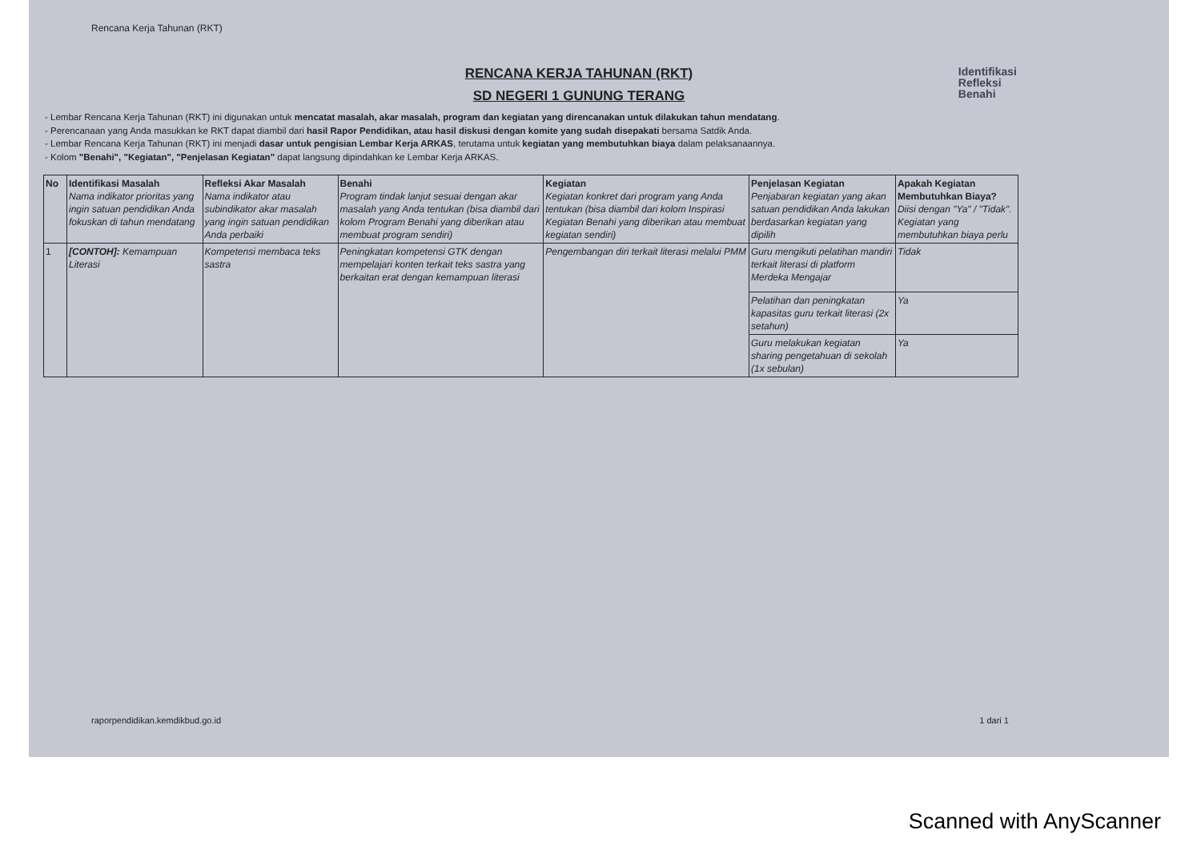Rencana Kerja Tahunan (RKT)
Identifikasi
Refleksi
Benahi
RENCANA KERJA TAHUNAN (RKT)
SD NEGERI 1 GUNUNG TERANG
- Lembar Rencana Kerja Tahunan (RKT) ini digunakan untuk mencatat masalah, akar masalah, program dan kegiatan yang direncanakan untuk dilakukan tahun mendatang.
- Perencanaan yang Anda masukkan ke RKT dapat diambil dari hasil Rapor Pendidikan, atau hasil diskusi dengan komite yang sudah disepakati bersama Satdik Anda.
- Lembar Rencana Kerja Tahunan (RKT) ini menjadi dasar untuk pengisian Lembar Kerja ARKAS, terutama untuk kegiatan yang membutuhkan biaya dalam pelaksanaannya.
- Kolom "Benahi", "Kegiatan", "Penjelasan Kegiatan" dapat langsung dipindahkan ke Lembar Kerja ARKAS.
| No | Identifikasi Masalah Nama indikator prioritas yang ingin satuan pendidikan Anda fokuskan di tahun mendatang | Refleksi Akar Masalah Nama indikator atau subindikator akar masalah yang ingin satuan pendidikan Anda perbaiki | Benahi Program tindak lanjut sesuai dengan akar masalah yang Anda tentukan (bisa diambil dari kolom Program Benahi yang diberikan atau membuat program sendiri) | Kegiatan Kegiatan konkret dari program yang Anda tentukan (bisa diambil dari kolom Inspirasi Kegiatan Benahi yang diberikan atau membuat kegiatan sendiri) | Penjelasan Kegiatan Penjabaran kegiatan yang akan satuan pendidikan Anda lakukan berdasarkan kegiatan yang dipilih | Apakah Kegiatan Membutuhkan Biaya? Diisi dengan "Ya" / "Tidak". Kegiatan yang membutuhkan biaya perlu |
| --- | --- | --- | --- | --- | --- | --- |
| 1 | [CONTOH]: Kemampuan Literasi | Kompetensi membaca teks sastra | Peningkatan kompetensi GTK dengan mempelajari konten terkait teks sastra yang berkaitan erat dengan kemampuan literasi | Pengembangan diri terkait literasi melalui PMM | Guru mengikuti pelatihan mandiri terkait literasi di platform Merdeka Mengajar | Tidak |
| | | | | | Pelatihan dan peningkatan kapasitas guru terkait literasi (2x setahun) | Ya |
| | | | | | Guru melakukan kegiatan sharing pengetahuan di sekolah (1x sebulan) | Ya |
raporpendidikan.kemdikbud.go.id 1 dari 1
Scanned with AnyScanner